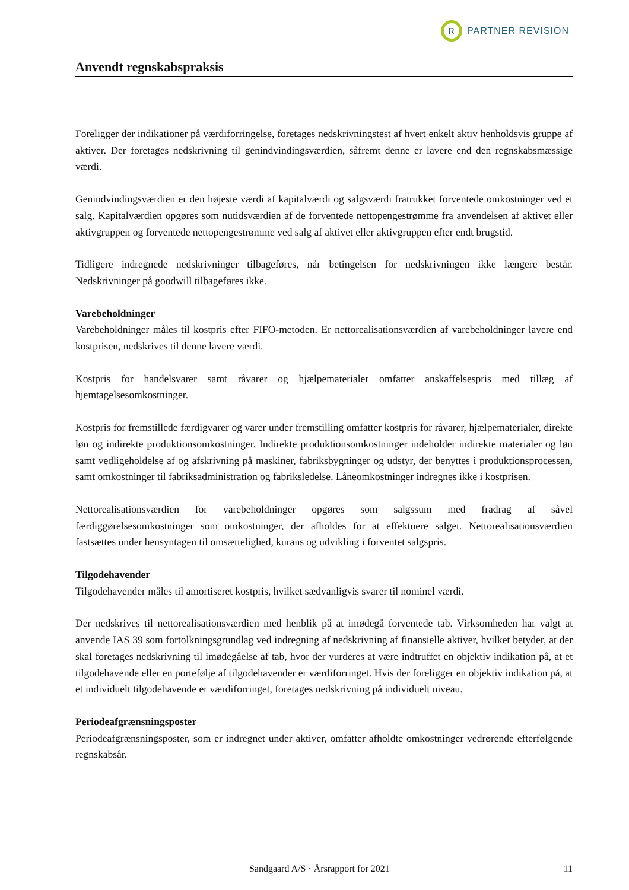R
PARTNER REVISION
Anvendt regnskabspraksis
Foreligger der indikationer på værdiforringelse, foretages nedskrivningstest af hvert enkelt aktiv henholdsvis gruppe af aktiver. Der foretages nedskrivning til genindvindingsværdien, såfremt denne er lavere end den regnskabsmæssige værdi.
Genindvindingsværdien er den højeste værdi af kapitalværdi og salgsværdi fratrukket forventede omkostninger ved et salg. Kapitalværdien opgøres som nutidsværdien af de forventede nettopengestrømme fra anvendelsen af aktivet eller aktivgruppen og forventede nettopengestrømme ved salg af aktivet eller aktivgruppen efter endt brugstid.
Tidligere indregnede nedskrivninger tilbageføres, når betingelsen for nedskrivningen ikke længere består. Nedskrivninger på goodwill tilbageføres ikke.
Varebeholdninger
Varebeholdninger måles til kostpris efter FIFO-metoden. Er nettorealisationsværdien af varebeholdninger lavere end kostprisen, nedskrives til denne lavere værdi.
Kostpris for handelsvarer samt råvarer og hjælpematerialer omfatter anskaffelsespris med tillæg af hjemtagelsesomkostninger.
Kostpris for fremstillede færdigvarer og varer under fremstilling omfatter kostpris for råvarer, hjælpematerialer, direkte løn og indirekte produktionsomkostninger. Indirekte produktionsomkostninger indeholder indirekte materialer og løn samt vedligeholdelse af og afskrivning på maskiner, fabriksbygninger og udstyr, der benyttes i produktionsprocessen, samt omkostninger til fabriksadministration og fabriksledelse. Låneomkostninger indregnes ikke i kostprisen.
Nettorealisationsværdien for varebeholdninger opgøres som salgssum med fradrag af såvel færdiggørelsesomkostninger som omkostninger, der afholdes for at effektuere salget. Nettorealisationsværdien fastsættes under hensyntagen til omsættelighed, kurans og udvikling i forventet salgspris.
Tilgodehavender
Tilgodehavender måles til amortiseret kostpris, hvilket sædvanligvis svarer til nominel værdi.
Der nedskrives til nettorealisationsværdien med henblik på at imødegå forventede tab. Virksomheden har valgt at anvende IAS 39 som fortolkningsgrundlag ved indregning af nedskrivning af finansielle aktiver, hvilket betyder, at der skal foretages nedskrivning til imødegåelse af tab, hvor der vurderes at være indtruffet en objektiv indikation på, at et tilgodehavende eller en portefølje af tilgodehavender er værdiforringet. Hvis der foreligger en objektiv indikation på, at et individuelt tilgodehavende er værdiforringet, foretages nedskrivning på individuelt niveau.
Periodeafgrænsningsposter
Periodeafgrænsningsposter, som er indregnet under aktiver, omfatter afholdte omkostninger vedrørende efterfølgende regnskabsår.
Sandgaard A/S · Årsrapport for 2021 11